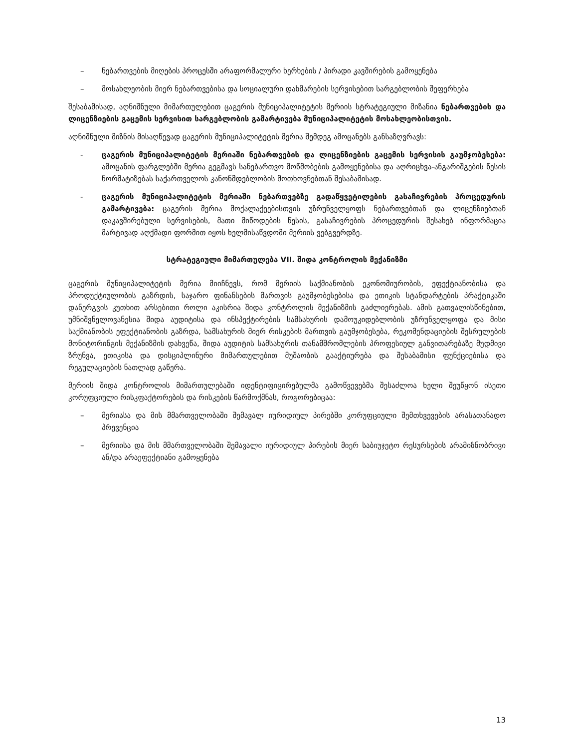– ნებართვების მიღების პროცესში არაფორმალური ხერხების / პირადი კავშირების გამოყენება
– მოსახლეობის მიერ ნებართვებისა და სოციალური დახმარების სერვისებით სარგებლობის შეფერხება
შესაბამისად, აღნიშნული მიმართულებით ცაგერის მუნიციპალიტეტის მერიის სტრატეგიული მიზანია ნებართვების და ლიცენზიების გაცემის სერვისით სარგებლობის გამარტივება მუნიციპალიტეტის მოსახლეობისთვის.
აღნიშნული მიზნის მისაღწევად ცაგერის მუნიციპალიტეტის მერია შემდეგ ამოცანებს განსაზღვრავს:
- ცაგერის მუნიციპალიტეტის მერიაში ნებართვების და ლიცენზიების გაცემის სერვისის გაუმჯობესება: ამოცანის ფარგლებში მერია გეგმავს სანებართვო მოწმობების გამოყენებისა და აღრიცხვა-ანგარიშგების წესის ნორმატიზებას საქართველოს კანონმდებლობის მოთხოვნებთან შესაბამისად.
- ცაგერის მუნიციპალიტეტის მერიაში ნებართვებზე გადაწყვეტილების გასაჩივრების პროცედურის გამარტივება: ცაგერის მერია მოქალაქეებისთვის უზრუნველყოფს ნებართვებთან და ლიცენზიებთან დაკავშირებული სერვისების, მათი მიწოდების წესის, გასაჩივრების პროცედურის შესახებ ინფორმაცია მარტივად აღქმადი ფორმით იყოს ხელმისაწვდომი მერიის ვებგვერდზე.
სტრატეგიული მიმართულება VII. შიდა კონტროლის მექანიზმი
ცაგერის მუნიციპალიტეტის მერია მიიჩნევს, რომ მერიის საქმიანობის ეკონომიურობის, ეფექტიანობისა და პროდუქტიულობის გაზრდის, საჯარო ფინანსების მართვის გაუმჯობესებისა და ეთიკის სტანდარტების პრაქტიკაში დანერგვის კუთხით არსებითი როლი აკისრია შიდა კონტროლის მექანიზმის გაძლიერებას. ამის გათვალისწინებით, უმნიშვნელოვანესია შიდა აუდიტისა და ინსპექტირების სამსახურის დამოუკიდებლობის უზრუნველყოფა და მისი საქმიანობის ეფექტიანობის გაზრდა, სამსახურის მიერ რისკების მართვის გაუმჯობესება, რეკომენდაციების შესრულების მონიტორინგის მექანიზმის დახვეწა, შიდა აუდიტის სამსახურის თანამშრომლების პროფესიულ განვითარებაზე მუდმივი ზრუნვა, ეთიკისა და დისციპლინური მიმართულებით მუშაობის გააქტიურება და შესაბამისი ფუნქციებისა და რეგულაციების ნათლად გაწერა.
მერიის შიდა კონტროლის მიმართულებაში იდენტიფიცირებულმა გამოწვევებმა შესაძლოა ხელი შეუწყონ ისეთი კორუფციული რისკფაქტორების და რისკების წარმოქმნას, როგორებიცაა:
– მერიასა და მის მმართველობაში შემავალ იურიდიულ პირებში კორუფციული შემთხვევების არასათანადო პრევენცია
– მერიისა და მის მმართველობაში შემავალი იურიდიულ პირების მიერ საბიუჯეტო რესურსების არამიზნობრივი ან/და არაეფექტიანი გამოყენება
13